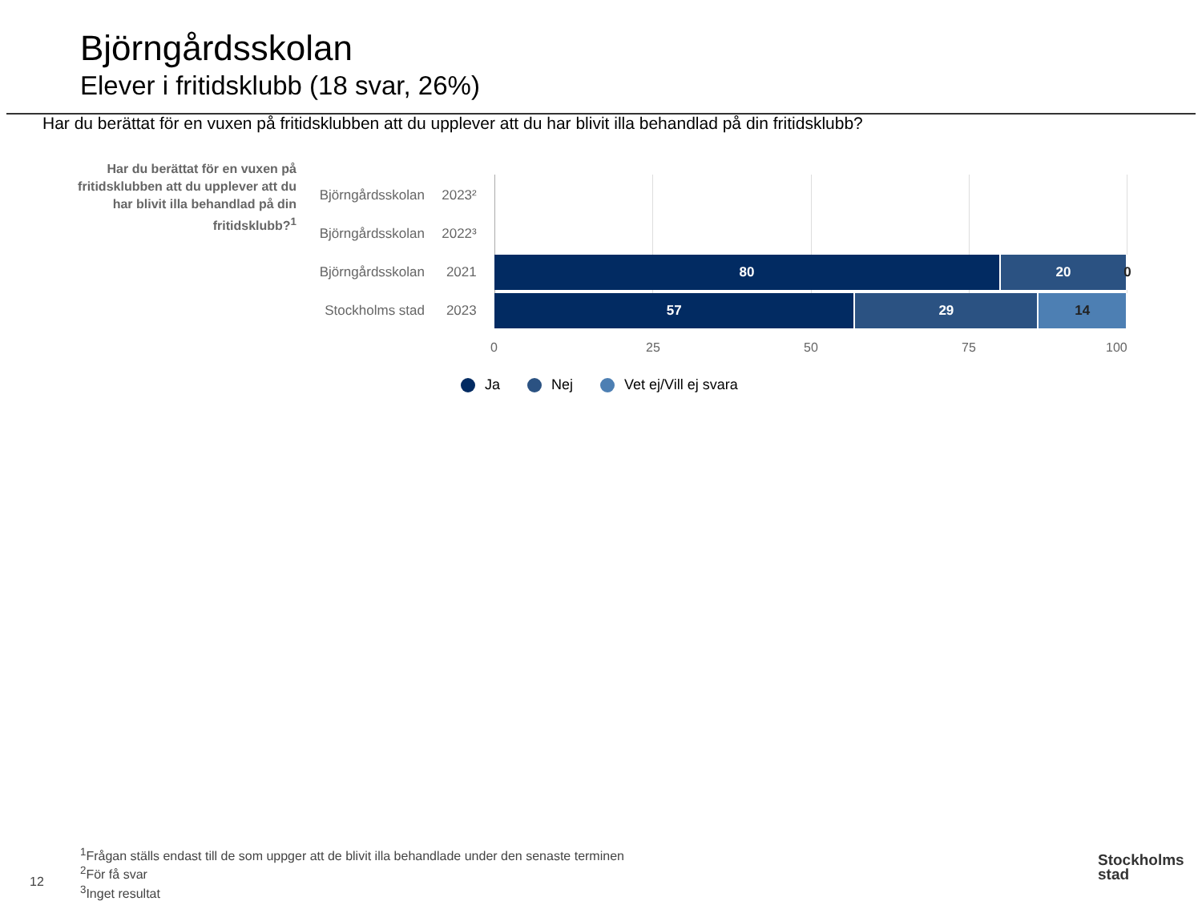Björngårdsskolan
Elever i fritidsklubb (18 svar, 26%)
Har du berättat för en vuxen på fritidsklubben att du upplever att du har blivit illa behandlad på din fritidsklubb?
Har du berättat för en vuxen på fritidsklubben att du upplever att du har blivit illa behandlad på din fritidsklubb?<sup>1</sup>
Björngårdsskolan 2023²
Björngårdsskolan 2022³
Björngårdsskolan 2021
Stockholms stad 2023
80 20 0
57 29 14
0 25 50 75 100
Ja Nej Vet ej/Vill ej svara
<sup>1</sup> Frågan ställs endast till de som uppger att de blivit illa behandlade under den senaste terminen
<sup>2</sup> För få svar
<sup>3</sup> Inget resultat
12
Stockholms
stad